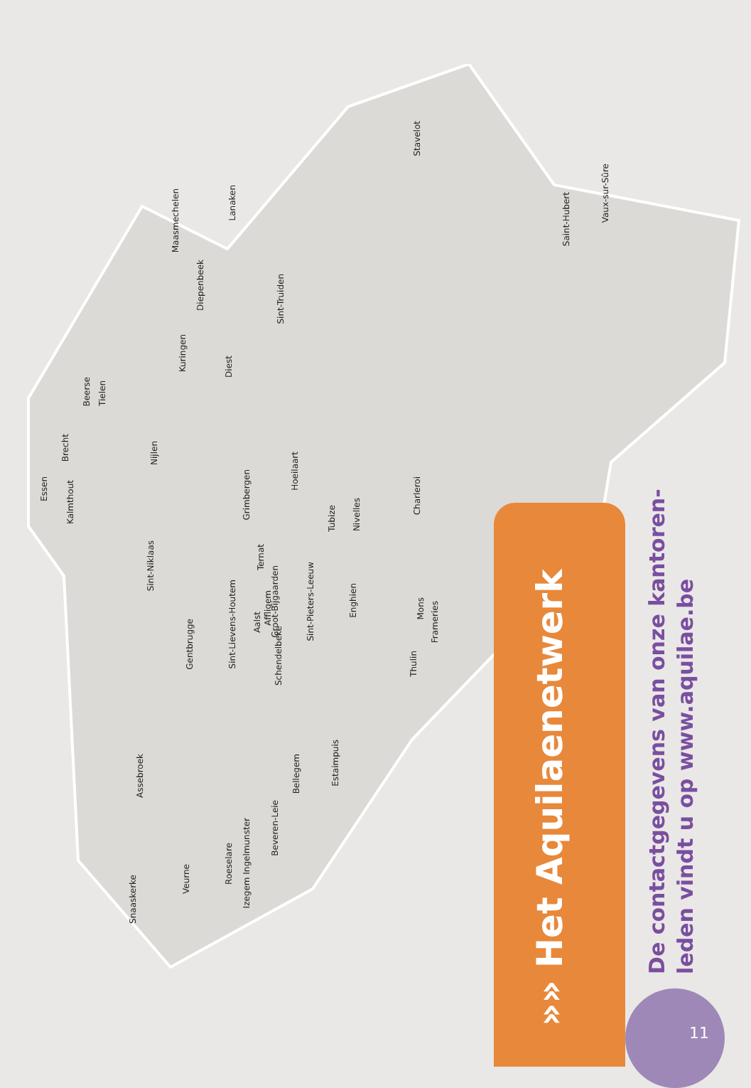Stavelot
Vaux-sur-Sûre
Saint-Hubert
Maasmechelen
Lanaken
Diepenbeek
Sint-Truiden
Kuringen
Diest
Beerse
Tielen
Brecht
Nijlen
Essen
Kalmthout
Grimbergen
Hoeilaart
Tubize
Nivelles
Charleroi
Sint-Niklaas
Ternat
Groot-Bijgaarden
Sint-Lievens-Houtem
Affligem
Aalst
Sint-Pieters-Leeuw
Enghien
Mons
Frameries
Gentbrugge
Schendelbeke
Thulin
Estaimpuis
Assebroek
Bellegem
Beveren-Leie
Izegem Ingelmunster
Roeselare
Snaaskerke
Veurne
»» Het Aquilaenetwerk
De contactgegevens van onze kantoren-leden vindt u op www.aquilae.be
11